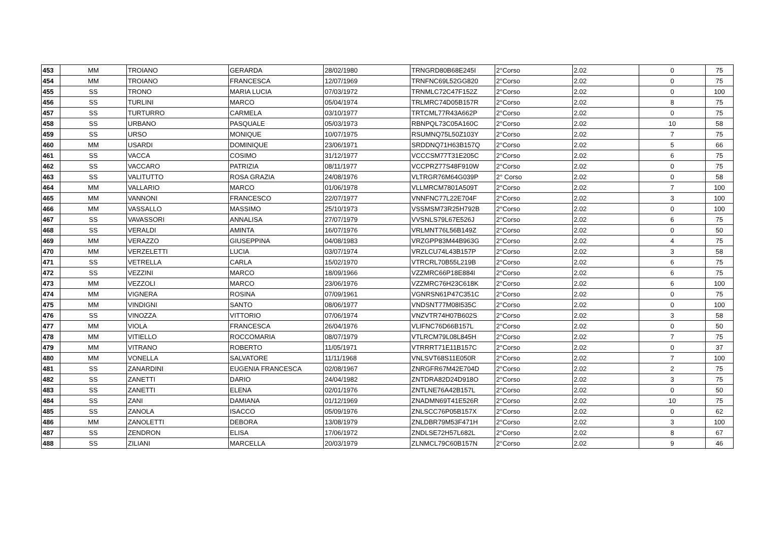| 453 | MM | TROIANO | GERARDA | 28/02/1980 | TRNGRD80B68E245I | 2°Corso | 2.02 | 0 | 75 |
| 454 | MM | TROIANO | FRANCESCA | 12/07/1969 | TRNFNC69L52GG820 | 2°Corso | 2.02 | 0 | 75 |
| 455 | SS | TRONO | MARIA LUCIA | 07/03/1972 | TRNMLC72C47F152Z | 2°Corso | 2.02 | 0 | 100 |
| 456 | SS | TURLINI | MARCO | 05/04/1974 | TRLMRC74D05B157R | 2°Corso | 2.02 | 8 | 75 |
| 457 | SS | TURTURRO | CARMELA | 03/10/1977 | TRTCML77R43A662P | 2°Corso | 2.02 | 0 | 75 |
| 458 | SS | URBANO | PASQUALE | 05/03/1973 | RBNPQL73C05A160C | 2°Corso | 2.02 | 10 | 58 |
| 459 | SS | URSO | MONIQUE | 10/07/1975 | RSUMNQ75L50Z103Y | 2°Corso | 2.02 | 7 | 75 |
| 460 | MM | USARDI | DOMINIQUE | 23/06/1971 | SRDDNQ71H63B157Q | 2°Corso | 2.02 | 5 | 66 |
| 461 | SS | VACCA | COSIMO | 31/12/1977 | VCCCSM77T31E205C | 2°Corso | 2.02 | 6 | 75 |
| 462 | SS | VACCARO | PATRIZIA | 08/11/1977 | VCCPRZ77S48F910W | 2°Corso | 2.02 | 0 | 75 |
| 463 | SS | VALITUTTO | ROSA GRAZIA | 24/08/1976 | VLTRGR76M64G039P | 2° Corso | 2.02 | 0 | 58 |
| 464 | MM | VALLARIO | MARCO | 01/06/1978 | VLLMRCM7801A509T | 2°Corso | 2.02 | 7 | 100 |
| 465 | MM | VANNONI | FRANCESCO | 22/07/1977 | VNNFNC77L22E704F | 2°Corso | 2.02 | 3 | 100 |
| 466 | MM | VASSALLO | MASSIMO | 25/10/1973 | VSSMSM73R25H792B | 2°Corso | 2.02 | 0 | 100 |
| 467 | SS | VAVASSORI | ANNALISA | 27/07/1979 | VVSNLS79L67E526J | 2°Corso | 2.02 | 6 | 75 |
| 468 | SS | VERALDI | AMINTA | 16/07/1976 | VRLMNT76L56B149Z | 2°Corso | 2.02 | 0 | 50 |
| 469 | MM | VERAZZO | GIUSEPPINA | 04/08/1983 | VRZGPP83M44B963G | 2°Corso | 2.02 | 4 | 75 |
| 470 | MM | VERZELETTI | LUCIA | 03/07/1974 | VRZLCU74L43B157P | 2°Corso | 2.02 | 3 | 58 |
| 471 | SS | VETRELLA | CARLA | 15/02/1970 | VTRCRL70B55L219B | 2°Corso | 2.02 | 6 | 75 |
| 472 | SS | VEZZINI | MARCO | 18/09/1966 | VZZMRC66P18E884I | 2°Corso | 2.02 | 6 | 75 |
| 473 | MM | VEZZOLI | MARCO | 23/06/1976 | VZZMRC76H23C618K | 2°Corso | 2.02 | 6 | 100 |
| 474 | MM | VIGNERA | ROSINA | 07/09/1961 | VGNRSN61P47C351C | 2°Corso | 2.02 | 0 | 75 |
| 475 | MM | VINDIGNI | SANTO | 08/06/1977 | VNDSNT77M08I535C | 2°Corso | 2.02 | 0 | 100 |
| 476 | SS | VINOZZA | VITTORIO | 07/06/1974 | VNZVTR74H07B602S | 2°Corso | 2.02 | 3 | 58 |
| 477 | MM | VIOLA | FRANCESCA | 26/04/1976 | VLIFNC76D66B157L | 2°Corso | 2.02 | 0 | 50 |
| 478 | MM | VITIELLO | ROCCOMARIA | 08/07/1979 | VTLRCM79L08L845H | 2°Corso | 2.02 | 7 | 75 |
| 479 | MM | VITRANO | ROBERTO | 11/05/1971 | VTRRRT71E11B157C | 2°Corso | 2.02 | 0 | 37 |
| 480 | MM | VONELLA | SALVATORE | 11/11/1968 | VNLSVT68S11E050R | 2°Corso | 2.02 | 7 | 100 |
| 481 | SS | ZANARDINI | EUGENIA FRANCESCA | 02/08/1967 | ZNRGFR67M42E704D | 2°Corso | 2.02 | 2 | 75 |
| 482 | SS | ZANETTI | DARIO | 24/04/1982 | ZNTDRA82D24D918O | 2°Corso | 2.02 | 3 | 75 |
| 483 | SS | ZANETTI | ELENA | 02/01/1976 | ZNTLNE76A42B157L | 2°Corso | 2.02 | 0 | 50 |
| 484 | SS | ZANI | DAMIANA | 01/12/1969 | ZNADMN69T41E526R | 2°Corso | 2.02 | 10 | 75 |
| 485 | SS | ZANOLA | ISACCO | 05/09/1976 | ZNLSCC76P05B157X | 2°Corso | 2.02 | 0 | 62 |
| 486 | MM | ZANOLETTI | DEBORA | 13/08/1979 | ZNLDBR79M53F471H | 2°Corso | 2.02 | 3 | 100 |
| 487 | SS | ZENDRON | ELISA | 17/06/1972 | ZNDLSE72H57L682L | 2°Corso | 2.02 | 8 | 67 |
| 488 | SS | ZILIANI | MARCELLA | 20/03/1979 | ZLNMCL79C60B157N | 2°Corso | 2.02 | 9 | 46 |